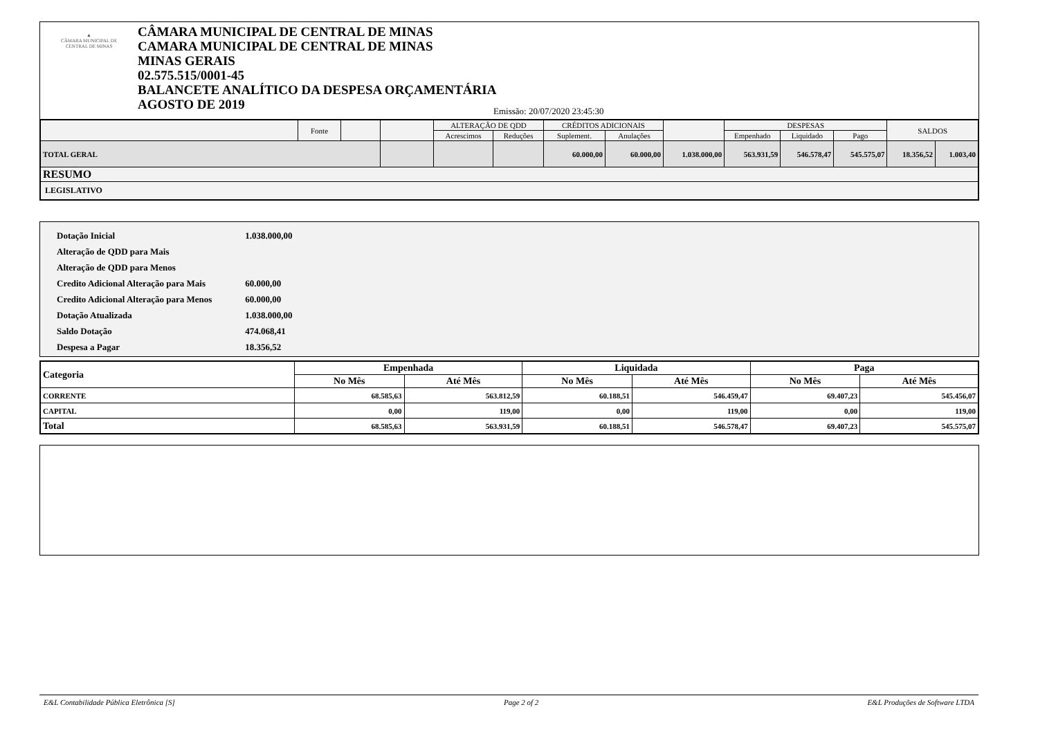▲
CÂMARA MUNICIPAL DE
CENTRAL DE MINAS
CÂMARA MUNICIPAL DE CENTRAL DE MINAS
CAMARA MUNICIPAL DE CENTRAL DE MINAS
MINAS GERAIS
02.575.515/0001-45
BALANCETE ANALÍTICO DA DESPESA ORÇAMENTÁRIA
AGOSTO DE 2019
Emissão: 20/07/2020 23:45:30
| | Fonte | | | ALTERAÇÃO DE QDD | | CRÉDITOS ADICIONAIS | | | DESPESAS | | | SALDOS | |
| --- | --- | --- | --- | --- | --- | --- | --- | --- | --- | --- | --- | --- | --- |
| | | | | Acrescimos | Reduções | Suplement. | Anulações | | Empenhado | Liquidado | Pago | | |
| TOTAL GERAL | | | | | | 60.000,00 | 60.000,00 | 1.038.000,00 | 563.931,59 | 546.578,47 | 545.575,07 | 18.356,52 | 1.003,40 |
| RESUMO | | | | | | | | | | | | | |
| LEGISLATIVO | | | | | | | | | | | | | |
| Dotação Inicial | 1.038.000,00 |
| Alteração de QDD para Mais | |
| Alteração de QDD para Menos | |
| Credito Adicional Alteração para Mais | 60.000,00 |
| Credito Adicional Alteração para Menos | 60.000,00 |
| Dotação Atualizada | 1.038.000,00 |
| Saldo Dotação | 474.068,41 |
| Despesa a Pagar | 18.356,52 |
| Categoria | Empenhada | | Liquidada | | Paga | |
| --- | --- | --- | --- | --- | --- | --- |
| | No Mês | Até Mês | No Mês | Até Mês | No Mês | Até Mês |
| CORRENTE | 68.585,63 | 563.812,59 | 60.188,51 | 546.459,47 | 69.407,23 | 545.456,07 |
| CAPITAL | 0,00 | 119,00 | 0,00 | 119,00 | 0,00 | 119,00 |
| Total | 68.585,63 | 563.931,59 | 60.188,51 | 546.578,47 | 69.407,23 | 545.575,07 |
E&L Contabilidade Pública Eletrônica [S] Page 2 of 2 E&L Produções de Software LTDA